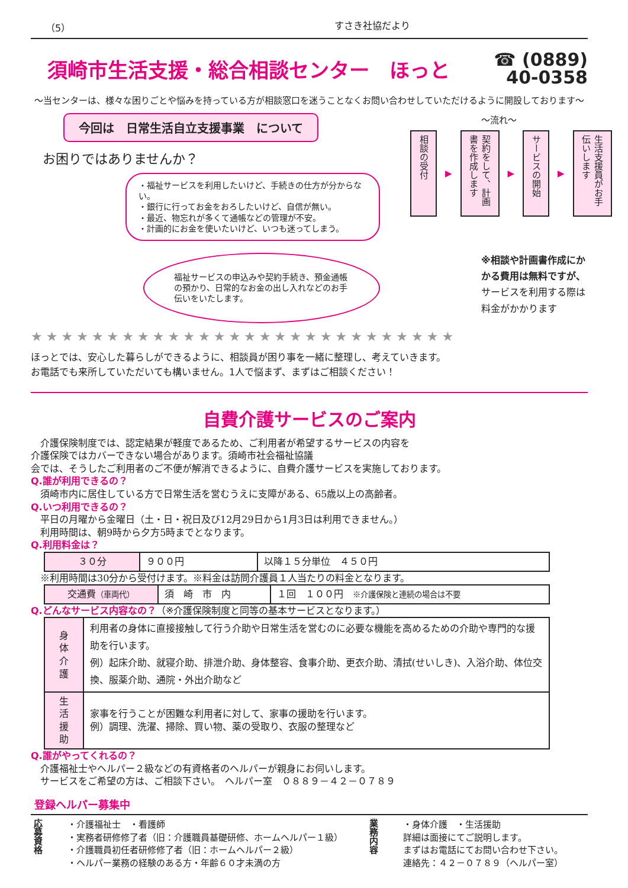（5） すさき社協だより
須崎市生活支援・総合相談センター　ほっと
☎ (0889)
40-0358
～当センターは、様々な困りごとや悩みを持っている方が相談窓口を迷うことなくお問い合わせしていただけるように開設しております～
今回は　日常生活自立支援事業　について
お困りではありませんか？
・福祉サービスを利用したいけど、手続きの仕方が分からない。
・銀行に行ってお金をおろしたいけど、自信が無い。
・最近、物忘れが多くて通帳などの管理が不安。
・計画的にお金を使いたいけど、いつも迷ってしまう。
福祉サービスの申込みや契約手続き、預金通帳の預かり、日常的なお金の出し入れなどのお手伝いをいたします。
～流れ～
相談の受付
▶
契約をして、計画書を作成します
▶
サービスの開始
▶
生活支援員がお手伝いします
※相談や計画書作成にかかる費用は無料ですが、サービスを利用する際は料金がかかります
★★★★★★★★★★★★★★★★★★★★★★★★★★★★
ほっとでは、安心した暮らしができるように、相談員が困り事を一緒に整理し、考えていきます。
お電話でも来所していただいても構いません。1人で悩まず、まずはご相談ください！
自費介護サービスのご案内
　介護保険制度では、認定結果が軽度であるため、ご利用者が希望するサービスの内容を介護保険ではカバーできない場合があります。須崎市社会福祉協議
会では、そうしたご利用者のご不便が解消できるように、自費介護サービスを実施しております。
Q.誰が利用できるの？
　須崎市内に居住している方で日常生活を営むうえに支障がある、65歳以上の高齢者。
Q.いつ利用できるの？
　平日の月曜から金曜日（土・日・祝日及び12月29日から1月3日は利用できません。）
　利用時間は、朝9時から夕方5時までとなります。
Q.利用料金は？
| ３０分 | ９００円 | 以降１５分単位 ４５０円 |
　※利用時間は30分から受付けます。※料金は訪問介護員１人当たりの料金となります。
| 交通費 （車両代） | 須 崎 市 内 | １回 １００円 ※介護保険と連続の場合は不要 |
Q.どんなサービス内容なの？（※介護保険制度と同等の基本サービスとなります。）
| 身 体 介 護 | 利用者の身体に直接接触して行う介助や日常生活を営むのに必要な機能を高めるための介助や専門的な援助を行います。 例）起床介助、就寝介助、排泄介助、身体整容、食事介助、更衣介助、清拭(せいしき)、入浴介助、体位交換、服薬介助、通院・外出介助など |
| 生 活 援 助 | 家事を行うことが困難な利用者に対して、家事の援助を行います。 例）調理、洗濯、掃除、買い物、薬の受取り、衣服の整理など |
Q.誰がやってくれるの？
　介護福祉士やヘルパー２級などの有資格者のヘルパーが親身にお伺いします。
　サービスをご希望の方は、ご相談下さい。　ヘルパー室　０８８９－４２－０７８９
登録ヘルパー募集中
応募資格
・介護福祉士　・看護師
・実務者研修修了者（旧：介護職員基礎研修、ホームヘルパー１級）
・介護職員初任者研修修了者（旧：ホームヘルパー２級）
・ヘルパー業務の経験のある方・年齢６０才未満の方
業務内容
・身体介護　・生活援助
詳細は面接にてご説明します。
まずはお電話にてお問い合わせ下さい。
連絡先：４２－０７８９（ヘルパー室）